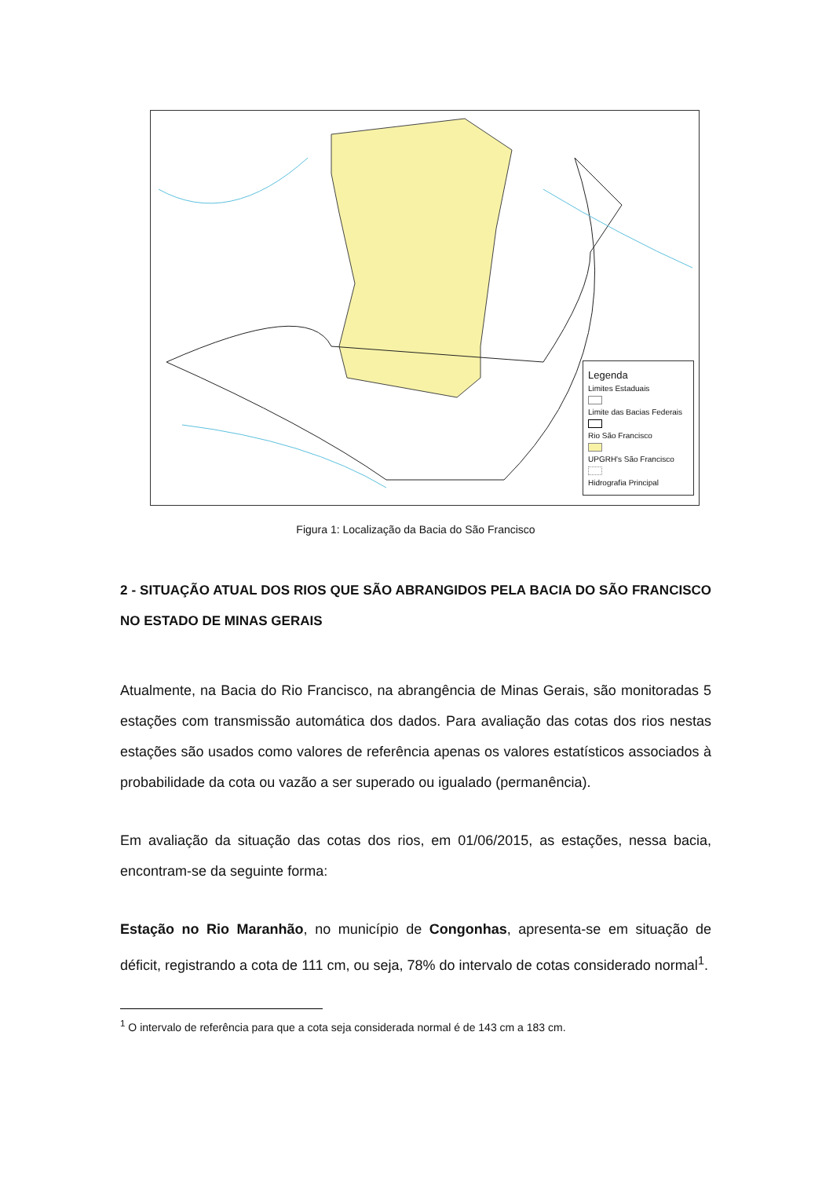Legenda
Limites Estaduais
Limite das Bacias Federais
Rio São Francisco
UPGRH's São Francisco
Hidrografia Principal
Figura 1: Localização da Bacia do São Francisco
2 - SITUAÇÃO ATUAL DOS RIOS QUE SÃO ABRANGIDOS PELA BACIA DO SÃO FRANCISCO NO ESTADO DE MINAS GERAIS
Atualmente, na Bacia do Rio Francisco, na abrangência de Minas Gerais, são monitoradas 5 estações com transmissão automática dos dados. Para avaliação das cotas dos rios nestas estações são usados como valores de referência apenas os valores estatísticos associados à probabilidade da cota ou vazão a ser superado ou igualado (permanência).
Em avaliação da situação das cotas dos rios, em 01/06/2015, as estações, nessa bacia, encontram-se da seguinte forma:
Estação no Rio Maranhão, no município de Congonhas, apresenta-se em situação de déficit, registrando a cota de 111 cm, ou seja, 78% do intervalo de cotas considerado normal<sup>1</sup>.
<sup>1</sup> O intervalo de referência para que a cota seja considerada normal é de 143 cm a 183 cm.